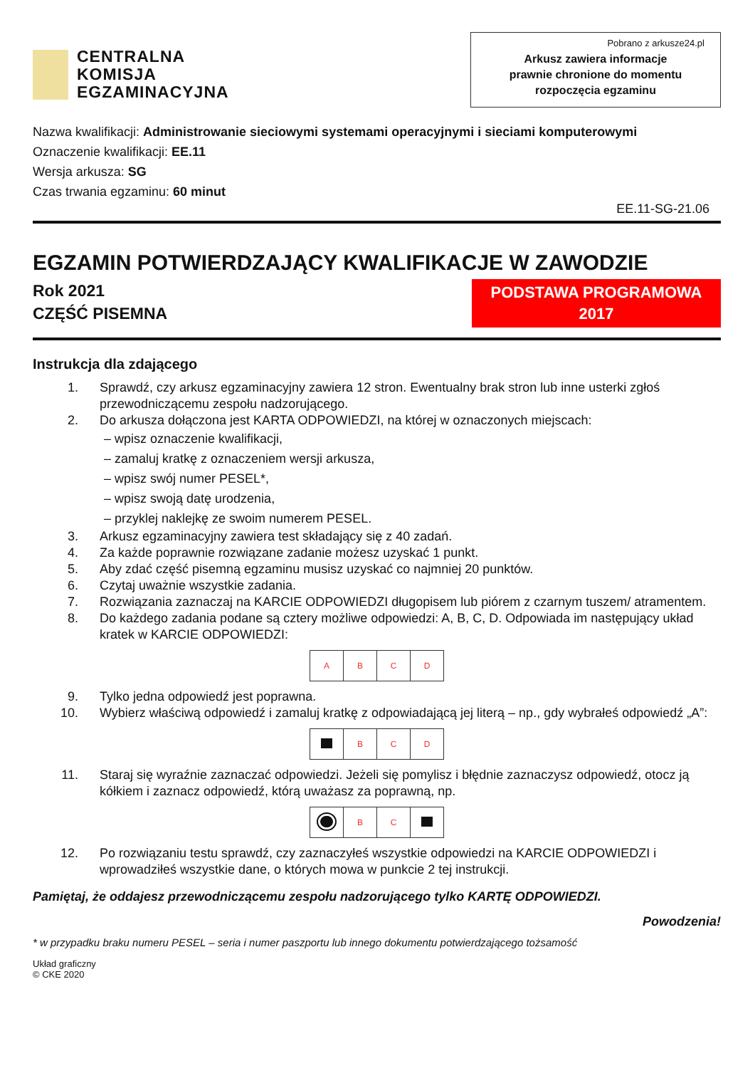CENTRALNA
KOMISJA
EGZAMINACYJNA
Pobrano z arkusze24.pl
Arkusz zawiera informacje
prawnie chronione do momentu
rozpoczęcia egzaminu
Nazwa kwalifikacji: Administrowanie sieciowymi systemami operacyjnymi i sieciami komputerowymi
Oznaczenie kwalifikacji: EE.11
Wersja arkusza: SG
Czas trwania egzaminu: 60 minut
EE.11-SG-21.06
EGZAMIN POTWIERDZAJĄCY KWALIFIKACJE W ZAWODZIE
Rok 2021
CZĘŚĆ PISEMNA
PODSTAWA PROGRAMOWA
2017
Instrukcja dla zdającego
1. Sprawdź, czy arkusz egzaminacyjny zawiera 12 stron. Ewentualny brak stron lub inne usterki zgłoś przewodniczącemu zespołu nadzorującego.
2. Do arkusza dołączona jest KARTA ODPOWIEDZI, na której w oznaczonych miejscach:
– wpisz oznaczenie kwalifikacji,
– zamaluj kratkę z oznaczeniem wersji arkusza,
– wpisz swój numer PESEL*,
– wpisz swoją datę urodzenia,
– przyklej naklejkę ze swoim numerem PESEL.
3. Arkusz egzaminacyjny zawiera test składający się z 40 zadań.
4. Za każde poprawnie rozwiązane zadanie możesz uzyskać 1 punkt.
5. Aby zdać część pisemną egzaminu musisz uzyskać co najmniej 20 punktów.
6. Czytaj uważnie wszystkie zadania.
7. Rozwiązania zaznaczaj na KARCIE ODPOWIEDZI długopisem lub piórem z czarnym tuszem/ atramentem.
8. Do każdego zadania podane są cztery możliwe odpowiedzi: A, B, C, D. Odpowiada im następujący układ kratek w KARCIE ODPOWIEDZI:
| A | B | C | D |
9. Tylko jedna odpowiedź jest poprawna.
10. Wybierz właściwą odpowiedź i zamaluj kratkę z odpowiadającą jej literą – np., gdy wybrałeś odpowiedź „A”:
| | B | C | D |
11. Staraj się wyraźnie zaznaczać odpowiedzi. Jeżeli się pomylisz i błędnie zaznaczysz odpowiedź, otocz ją kółkiem i zaznacz odpowiedź, którą uważasz za poprawną, np.
| | B | C | |
12. Po rozwiązaniu testu sprawdź, czy zaznaczyłeś wszystkie odpowiedzi na KARCIE ODPOWIEDZI i wprowadziłeś wszystkie dane, o których mowa w punkcie 2 tej instrukcji.
Pamiętaj, że oddajesz przewodniczącemu zespołu nadzorującego tylko KARTĘ ODPOWIEDZI.
Powodzenia!
* w przypadku braku numeru PESEL – seria i numer paszportu lub innego dokumentu potwierdzającego tożsamość
Układ graficzny
© CKE 2020